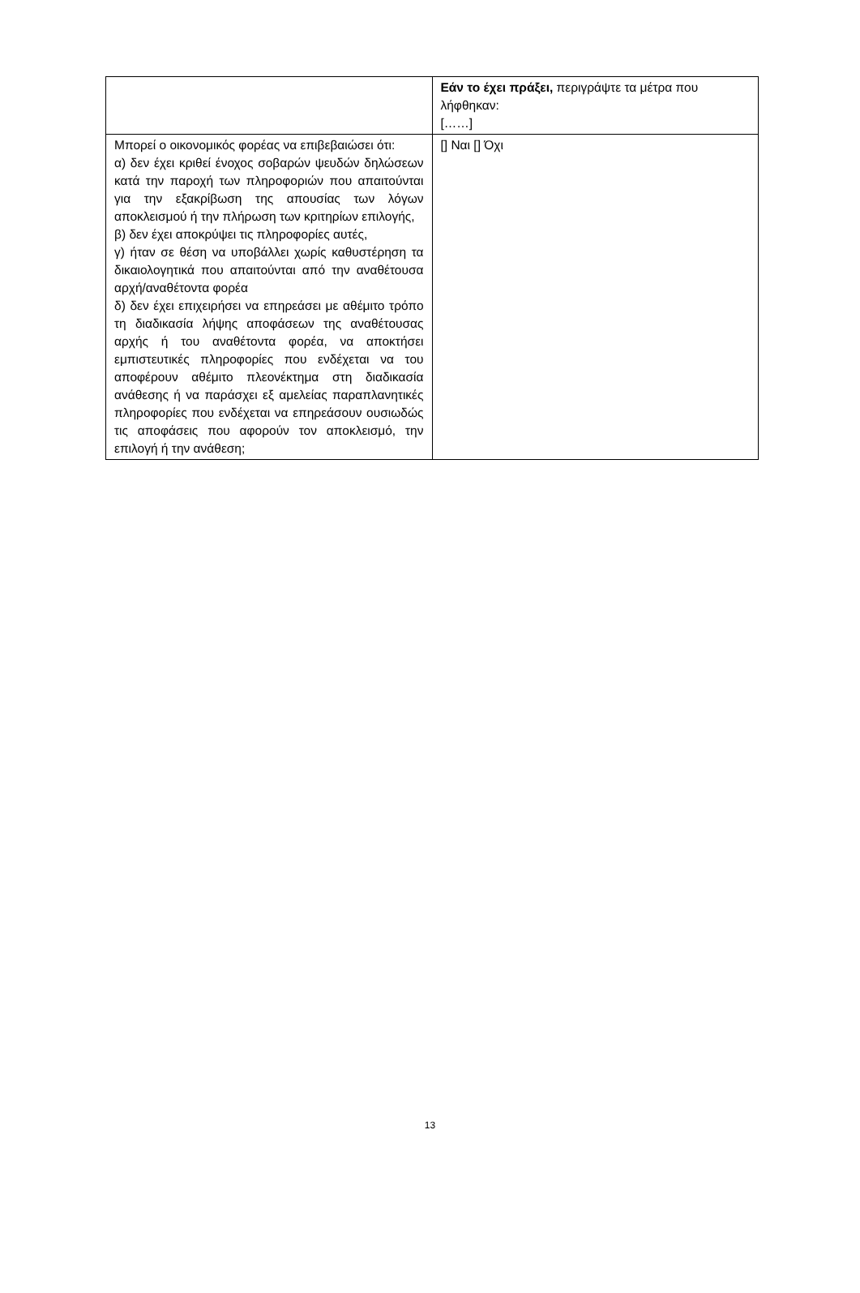| | Εάν το έχει πράξει, περιγράψτε τα μέτρα που λήφθηκαν: [……] |
| Μπορεί ο οικονομικός φορέας να επιβεβαιώσει ότι: α) δεν έχει κριθεί ένοχος σοβαρών ψευδών δηλώσεων κατά την παροχή των πληροφοριών που απαιτούνται για την εξακρίβωση της απουσίας των λόγων αποκλεισμού ή την πλήρωση των κριτηρίων επιλογής, β) δεν έχει αποκρύψει τις πληροφορίες αυτές, γ) ήταν σε θέση να υποβάλλει χωρίς καθυστέρηση τα δικαιολογητικά που απαιτούνται από την αναθέτουσα αρχή/αναθέτοντα φορέα δ) δεν έχει επιχειρήσει να επηρεάσει με αθέμιτο τρόπο τη διαδικασία λήψης αποφάσεων της αναθέτουσας αρχής ή του αναθέτοντα φορέα, να αποκτήσει εμπιστευτικές πληροφορίες που ενδέχεται να του αποφέρουν αθέμιτο πλεονέκτημα στη διαδικασία ανάθεσης ή να παράσχει εξ αμελείας παραπλανητικές πληροφορίες που ενδέχεται να επηρεάσουν ουσιωδώς τις αποφάσεις που αφορούν τον αποκλεισμό, την επιλογή ή την ανάθεση; | [] Ναι [] Όχι |
13